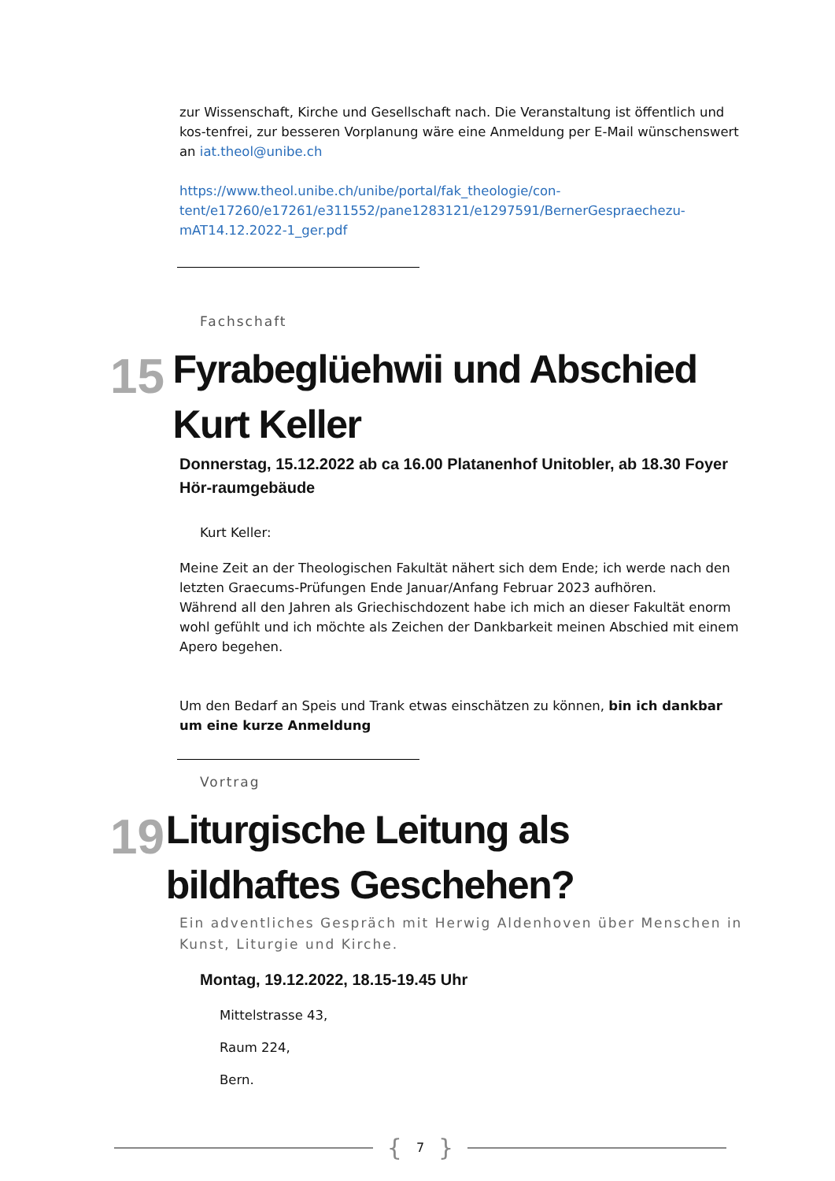zur Wissenschaft, Kirche und Gesellschaft nach. Die Veranstaltung ist öffentlich und kos-tenfrei, zur besseren Vorplanung wäre eine Anmeldung per E-Mail wünschenswert an iat.theol@unibe.ch
https://www.theol.unibe.ch/unibe/portal/fak_theologie/con-tent/e17260/e17261/e311552/pane1283121/e1297591/BernerGespraechezu-mAT14.12.2022-1_ger.pdf
Fachschaft
15
Fyrabeglüehwii und Abschied Kurt Keller
Donnerstag, 15.12.2022 ab ca 16.00 Platanenhof Unitobler, ab 18.30 Foyer Hör-raumgebäude
Kurt Keller:
Meine Zeit an der Theologischen Fakultät nähert sich dem Ende; ich werde nach den letzten Graecums-Prüfungen Ende Januar/Anfang Februar 2023 aufhören.
Während all den Jahren als Griechischdozent habe ich mich an dieser Fakultät enorm wohl gefühlt und ich möchte als Zeichen der Dankbarkeit meinen Abschied mit einem Apero begehen.
Um den Bedarf an Speis und Trank etwas einschätzen zu können, bin ich dankbar um eine kurze Anmeldung
Vortrag
19
Liturgische Leitung als bildhaftes Geschehen?
Ein adventliches Gespräch mit Herwig Aldenhoven über Menschen in Kunst, Liturgie und Kirche.
Montag, 19.12.2022, 18.15-19.45 Uhr
Mittelstrasse 43,
Raum 224,
Bern.
{ 7 }